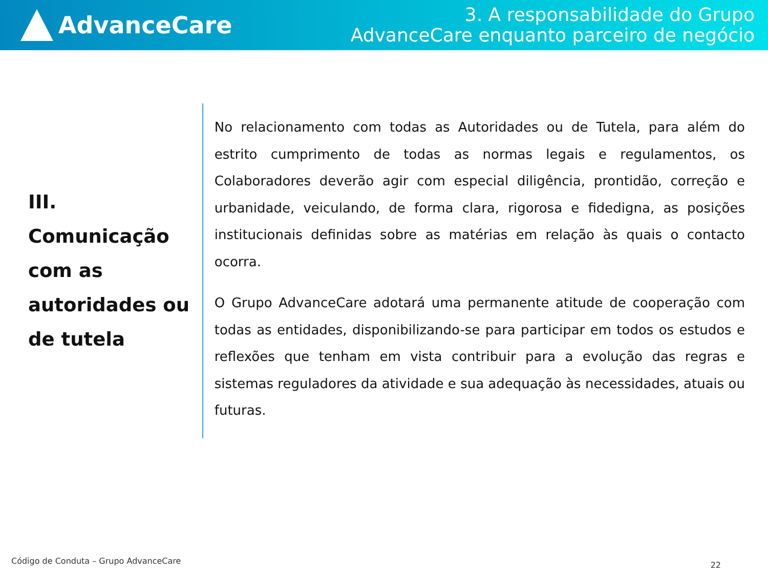AdvanceCare
3. A responsabilidade do Grupo
AdvanceCare enquanto parceiro de negócio
III.
Comunicação com as autoridades ou de tutela
No relacionamento com todas as Autoridades ou de Tutela, para além do estrito cumprimento de todas as normas legais e regulamentos, os Colaboradores deverão agir com especial diligência, prontidão, correção e urbanidade, veiculando, de forma clara, rigorosa e fidedigna, as posições institucionais definidas sobre as matérias em relação às quais o contacto ocorra.
O Grupo AdvanceCare adotará uma permanente atitude de cooperação com todas as entidades, disponibilizando-se para participar em todos os estudos e reflexões que tenham em vista contribuir para a evolução das regras e sistemas reguladores da atividade e sua adequação às necessidades, atuais ou futuras.
Código de Conduta – Grupo AdvanceCare
22